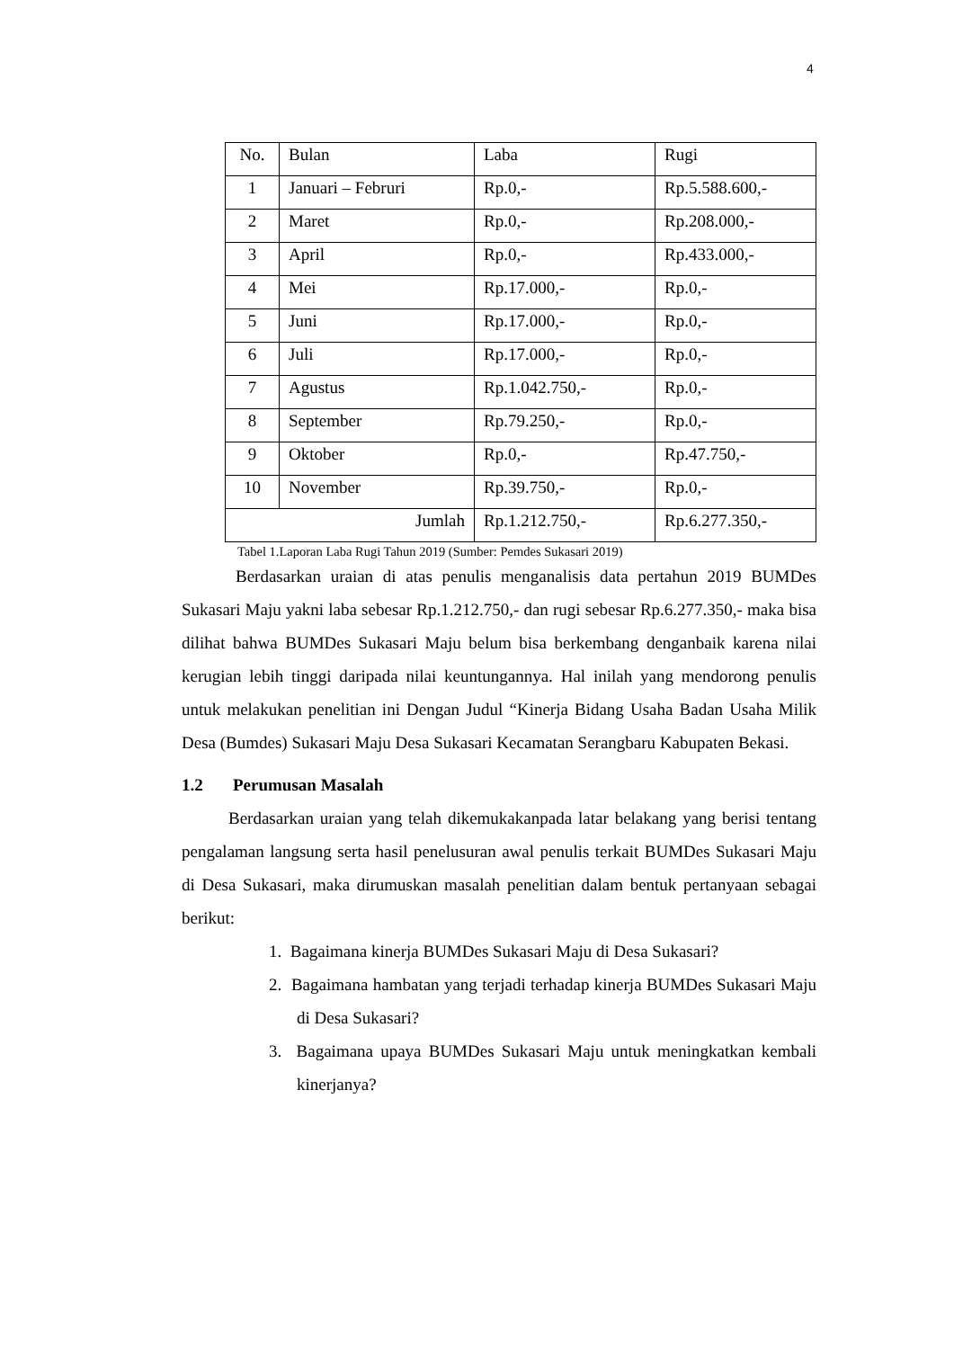4
| No. | Bulan | Laba | Rugi |
| --- | --- | --- | --- |
| 1 | Januari – Februri | Rp.0,- | Rp.5.588.600,- |
| 2 | Maret | Rp.0,- | Rp.208.000,- |
| 3 | April | Rp.0,- | Rp.433.000,- |
| 4 | Mei | Rp.17.000,- | Rp.0,- |
| 5 | Juni | Rp.17.000,- | Rp.0,- |
| 6 | Juli | Rp.17.000,- | Rp.0,- |
| 7 | Agustus | Rp.1.042.750,- | Rp.0,- |
| 8 | September | Rp.79.250,- | Rp.0,- |
| 9 | Oktober | Rp.0,- | Rp.47.750,- |
| 10 | November | Rp.39.750,- | Rp.0,- |
| Jumlah | | Rp.1.212.750,- | Rp.6.277.350,- |
Tabel 1.Laporan Laba Rugi Tahun 2019 (Sumber: Pemdes Sukasari 2019)
Berdasarkan uraian di atas penulis menganalisis data pertahun 2019 BUMDes Sukasari Maju yakni laba sebesar Rp.1.212.750,- dan rugi sebesar Rp.6.277.350,- maka bisa dilihat bahwa BUMDes Sukasari Maju belum bisa berkembang denganbaik karena nilai kerugian lebih tinggi daripada nilai keuntungannya. Hal inilah yang mendorong penulis untuk melakukan penelitian ini Dengan Judul “Kinerja Bidang Usaha Badan Usaha Milik Desa (Bumdes) Sukasari Maju Desa Sukasari Kecamatan Serangbaru Kabupaten Bekasi.
1.2 Perumusan Masalah
Berdasarkan uraian yang telah dikemukakanpada latar belakang yang berisi tentang pengalaman langsung serta hasil penelusuran awal penulis terkait BUMDes Sukasari Maju di Desa Sukasari, maka dirumuskan masalah penelitian dalam bentuk pertanyaan sebagai berikut:
1. Bagaimana kinerja BUMDes Sukasari Maju di Desa Sukasari?
2. Bagaimana hambatan yang terjadi terhadap kinerja BUMDes Sukasari Maju di Desa Sukasari?
3. Bagaimana upaya BUMDes Sukasari Maju untuk meningkatkan kembali kinerjanya?